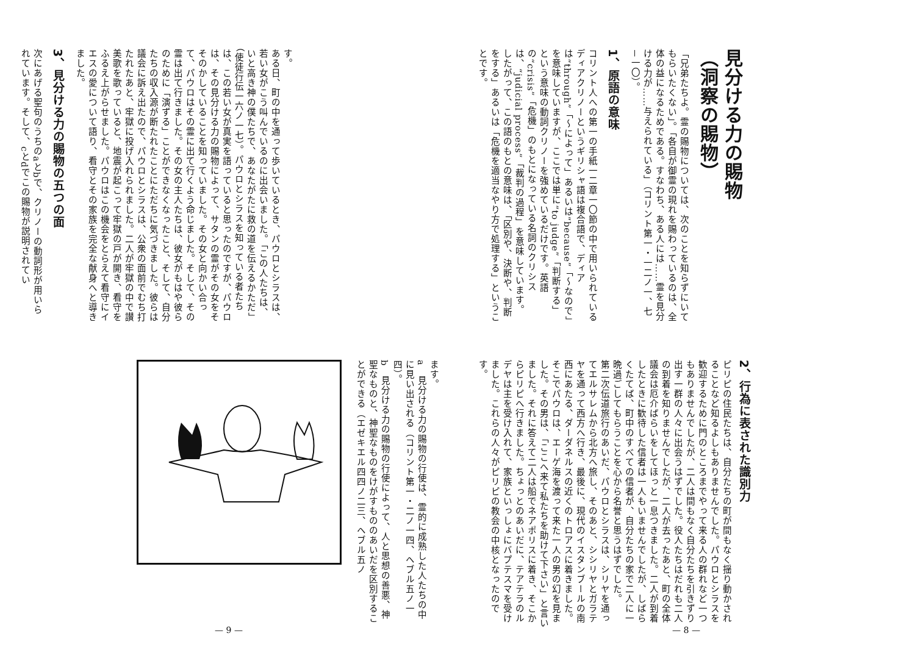見分ける力の賜物
（洞察の賜物）
「兄弟たちよ。霊の賜物については、次のことを知らずにいてもらいたくない」。「各自が御霊の現れを賜わっているのは、全体の益になるためである。すなわち、ある人には……霊を見分ける力が……与えられている」（コリント第一・一二ノ一、七－一〇）。
1、原語の意味
コリント人への第一の手紙一二章一〇節の中で用いられているディアクリノーというギリシャ語は複合語で、ディアは“through”「～によって」あるいは“because”「～なので」を意味していますが、ここでは単に“to judge”「判断する」という意味の動詞クリノーを強めているだけです。英語の“crisis”「危機」のもとになっている名詞のクリシスは、“judicial process”「裁判の過程」を意味しています。したがって、この語のもとの意味は、「区別や、決断や、判断をする」あるいは「危機を適当なやり方で処理する」ということです。
2、行為に表された識別力
ピリピの住民たちは、自分たちの町が間もなく揺り動かされることなど知るよしもありませんでした。パウロとシラスを歓迎するために門のところまでやって来る人の群れなど一つもありませんでしたが、二人は間もなく自分たちを引きずり出す一群の人々に出会うはずでした。役人たちはだれも二人の到着を知りませんでしたが、二人が去ったあと、町の全体議会は厄介ばらいをしてほっと一息つきました。二人が到着したときに歓待した信者は一人もいませんでしたが、しばらくたてば、町中のすべての信者が、自分たちの家で二人に一晩過ごしてもらうことを心から名誉と思うはずでした。
第二次伝道旅行のあいだ、パウロとシラスは、シリヤを通ってエルサレムから北方へ旅し、そのあと、シシリヤとガラテヤを通って西方へ行き、最後に、現代のイスタンブールの南西にあたる、ダーダネルスの近くのトロアスに着きました。そこでパウロは、エーゲ海を渡って来た一人の男の幻を見ました。その男は、「ここへ来て私たちを助けて下さい」と言いました。それに答えて二人は船でネアポリスに着き、そこからピリピへ行きました。ちょっとのあいだに、テアテラのルデヤは主を受け入れて、家族といっしょにバプテスマを受けました。これらの人々がピリピの教会の中核となったのです。
— 8 —
す。
ある日、町の中を通って歩いているとき、パウロとシラスは、若い女がこう叫んでいるのに出会いました。「この人たちは、いと高き神の僕たちで、あなたがたに救の道を伝えるかただ」（使徒行伝一六ノ一七）。パウロとシラスを知っている者たちは、この若い女が真実を語っていると思ったのですが、パウロは、その見分ける力の賜物によって、サタンの霊がその女をそそのかしていることを知っていました。その女と向かい合って、パウロはその霊に出て行くよう命じました。そして、その霊は出て行きました。その女の主人たちは、彼女がもはや彼らのために「演ずる」ことができなくなったこと、そして、自分たちの収入源が断たれたことにただちに気づきました。彼らは議会に訴え出たので、パウロとシラスは、公衆の面前でむち打たれたあと、牢獄に投げ入れられました。二人が牢獄の中で讃美歌を歌っていると、地震が起こって牢獄の戸が開き、看守をふるえ上がらせました。パウロはこの機会をとらえて看守にイエスの愛について語り、看守とその家族を完全な献身へと導きました。
3、見分ける力の賜物の五つの面
次にあげる聖句のうちのaとbで、クリノーの動詞形が用いられています。そして、cとdでこの賜物が説明されてい
ます。
a　見分ける力の賜物の行使は、霊的に成熟した人たちの中に見い出される（コリント第一・二ノ一四、ヘブル五ノ一四）。
b　見分ける力の賜物の行使によって、人と思想の善悪、神聖なものと、神聖なものをけがすもののあいだを区別することができる（エゼキエル四四ノ二三、ヘブル五ノ
— 9 —